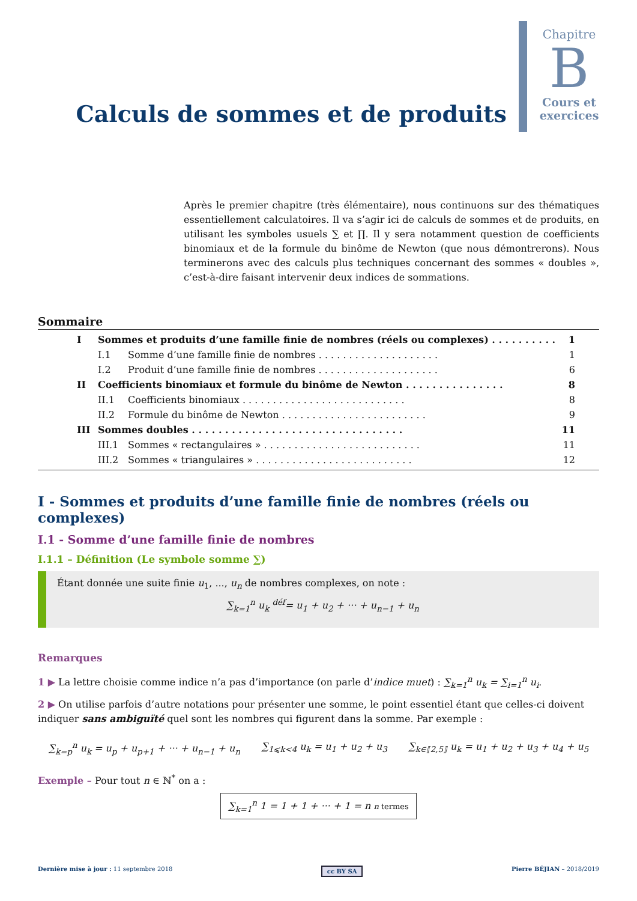Calculs de sommes et de produits
Chapitre
B
Cours et exercices
Après le premier chapitre (très élémentaire), nous continuons sur des thématiques essentiellement calculatoires. Il va s’agir ici de calculs de sommes et de produits, en utilisant les symboles usuels ∑ et ∏. Il y sera notamment question de coefficients binomiaux et de la formule du binôme de Newton (que nous démontrerons). Nous terminerons avec des calculs plus techniques concernant des sommes « doubles », c’est-à-dire faisant intervenir deux indices de sommations.
Sommaire
I Sommes et produits d’une famille finie de nombres (réels ou complexes) . . . . . . . . . . 1
I.1 Somme d’une famille finie de nombres . . . . . . . . . . . . . . . . . . . . 1
I.2 Produit d’une famille finie de nombres . . . . . . . . . . . . . . . . . . . . 6
II Coefficients binomiaux et formule du binôme de Newton . . . . . . . . . . . . . . . 8
II.1 Coefficients binomiaux . . . . . . . . . . . . . . . . . . . . . . . . . . . 8
II.2 Formule du binôme de Newton . . . . . . . . . . . . . . . . . . . . . . . . 9
III Sommes doubles . . . . . . . . . . . . . . . . . . . . . . . . . . . . . . . . 11
III.1 Sommes « rectangulaires » . . . . . . . . . . . . . . . . . . . . . . . . . . 11
III.2 Sommes « triangulaires » . . . . . . . . . . . . . . . . . . . . . . . . . . 12
I - Sommes et produits d’une famille finie de nombres (réels ou complexes)
I.1 - Somme d’une famille finie de nombres
I.1.1 – Définition (Le symbole somme ∑)
Étant donnée une suite finie u<sub>1</sub>, ..., u<sub>n</sub> de nombres complexes, on note :
∑<sub>k=1</sub><sup>n</sup> u<sub>k</sub> <sup>déf</sup>= u<sub>1</sub> + u<sub>2</sub> + ··· + u<sub>n−1</sub> + u<sub>n</sub>
Remarques
1 ▶ La lettre choisie comme indice n’a pas d’importance (on parle d’indice muet) : ∑<sub>k=1</sub><sup>n</sup> u<sub>k</sub> = ∑<sub>i=1</sub><sup>n</sup> u<sub>i</sub>.
2 ▶ On utilise parfois d’autre notations pour présenter une somme, le point essentiel étant que celles-ci doivent indiquer sans ambiguïté quel sont les nombres qui figurent dans la somme. Par exemple :
∑<sub>k=p</sub><sup>n</sup> u<sub>k</sub> = u<sub>p</sub> + u<sub>p+1</sub> + ··· + u<sub>n−1</sub> + u<sub>n</sub> ∑<sub>1⩽k<4</sub> u<sub>k</sub> = u<sub>1</sub> + u<sub>2</sub> + u<sub>3</sub> ∑<sub>k∈⟦2,5⟧</sub> u<sub>k</sub> = u<sub>1</sub> + u<sub>2</sub> + u<sub>3</sub> + u<sub>4</sub> + u<sub>5</sub>
Exemple – Pour tout n ∈ ℕ<sup>*</sup> on a :
∑<sub>k=1</sub><sup>n</sup> 1 = 1 + 1 + ··· + 1 = n n termes
Dernière mise à jour : 11 septembre 2018 cc BY SA Pierre BÉJIAN – 2018/2019